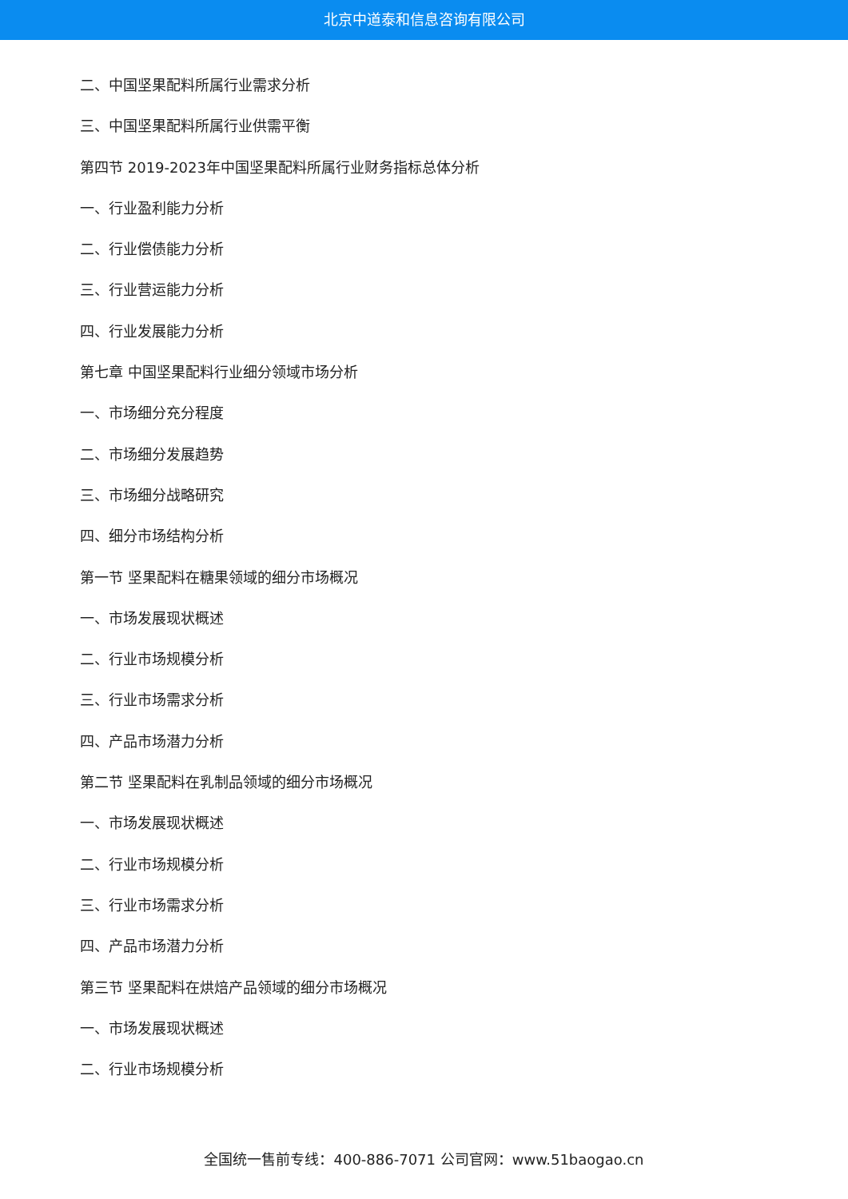北京中道泰和信息咨询有限公司
二、中国坚果配料所属行业需求分析
三、中国坚果配料所属行业供需平衡
第四节 2019-2023年中国坚果配料所属行业财务指标总体分析
一、行业盈利能力分析
二、行业偿债能力分析
三、行业营运能力分析
四、行业发展能力分析
第七章 中国坚果配料行业细分领域市场分析
一、市场细分充分程度
二、市场细分发展趋势
三、市场细分战略研究
四、细分市场结构分析
第一节 坚果配料在糖果领域的细分市场概况
一、市场发展现状概述
二、行业市场规模分析
三、行业市场需求分析
四、产品市场潜力分析
第二节 坚果配料在乳制品领域的细分市场概况
一、市场发展现状概述
二、行业市场规模分析
三、行业市场需求分析
四、产品市场潜力分析
第三节 坚果配料在烘焙产品领域的细分市场概况
一、市场发展现状概述
二、行业市场规模分析
全国统一售前专线：400-886-7071 公司官网：www.51baogao.cn